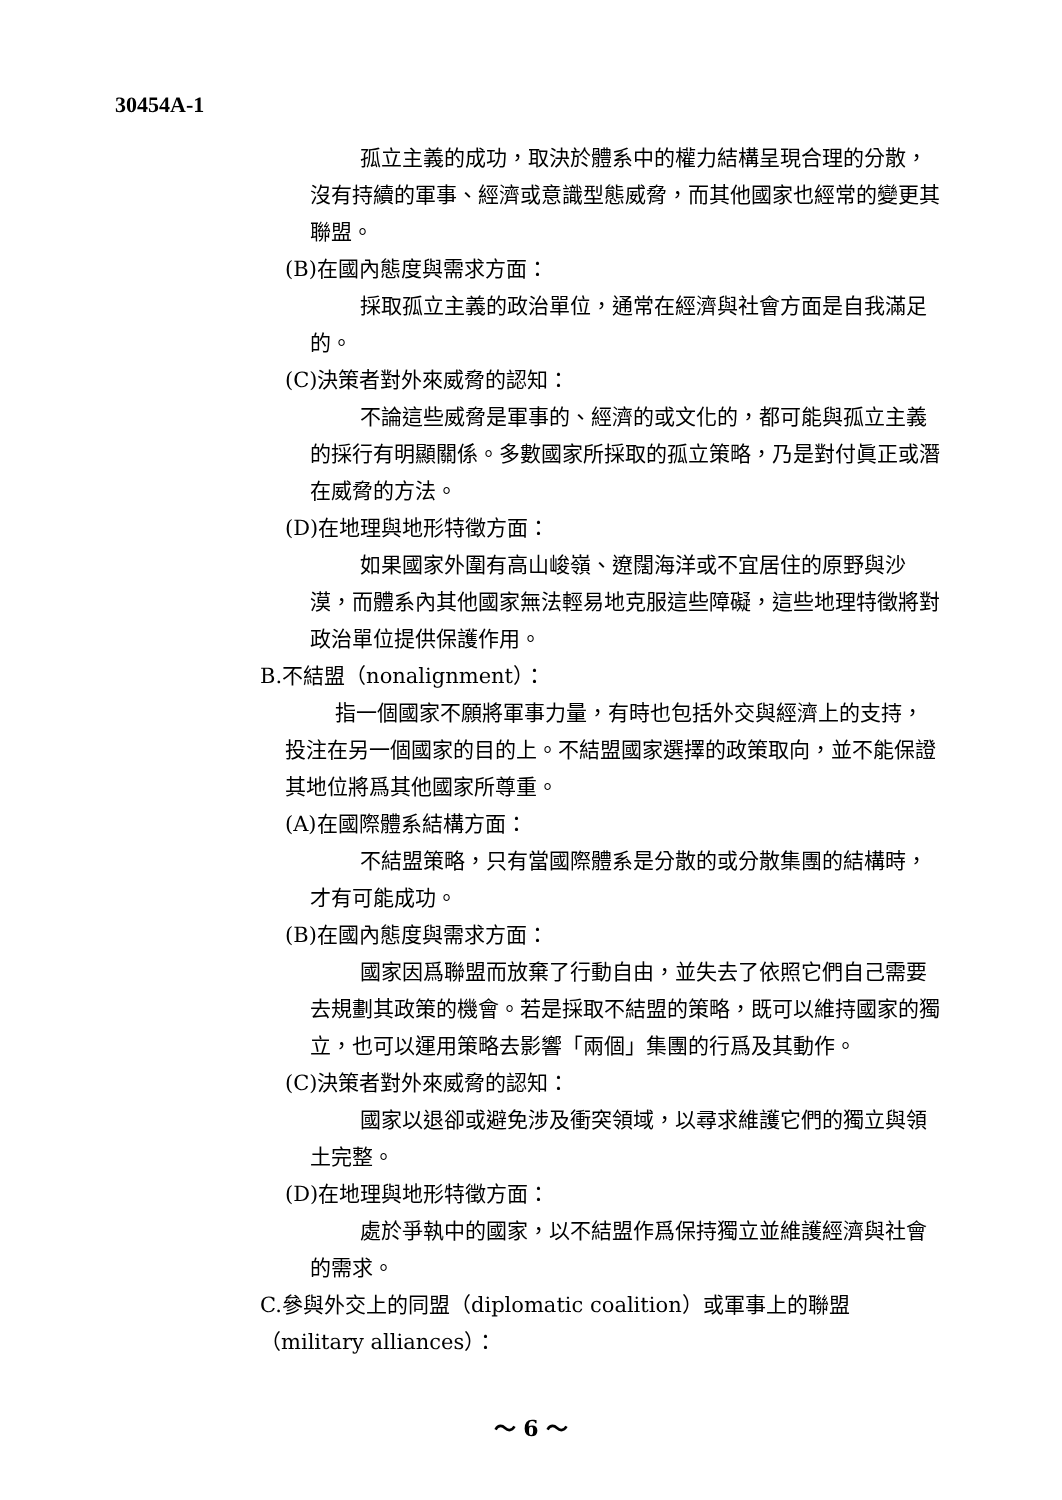30454A-1
孤立主義的成功，取決於體系中的權力結構呈現合理的分散，沒有持續的軍事、經濟或意識型態威脅，而其他國家也經常的變更其聯盟。
(B)在國內態度與需求方面：
採取孤立主義的政治單位，通常在經濟與社會方面是自我滿足的。
(C)決策者對外來威脅的認知：
不論這些威脅是軍事的、經濟的或文化的，都可能與孤立主義的採行有明顯關係。多數國家所採取的孤立策略，乃是對付眞正或潛在威脅的方法。
(D)在地理與地形特徵方面：
如果國家外圍有高山峻嶺、遼闊海洋或不宜居住的原野與沙漠，而體系內其他國家無法輕易地克服這些障礙，這些地理特徵將對政治單位提供保護作用。
B.不結盟（nonalignment）：
指一個國家不願將軍事力量，有時也包括外交與經濟上的支持，投注在另一個國家的目的上。不結盟國家選擇的政策取向，並不能保證其地位將爲其他國家所尊重。
(A)在國際體系結構方面：
不結盟策略，只有當國際體系是分散的或分散集團的結構時，才有可能成功。
(B)在國內態度與需求方面：
國家因爲聯盟而放棄了行動自由，並失去了依照它們自己需要去規劃其政策的機會。若是採取不結盟的策略，既可以維持國家的獨立，也可以運用策略去影響「兩個」集團的行爲及其動作。
(C)決策者對外來威脅的認知：
國家以退卻或避免涉及衝突領域，以尋求維護它們的獨立與領土完整。
(D)在地理與地形特徵方面：
處於爭執中的國家，以不結盟作爲保持獨立並維護經濟與社會的需求。
C.參與外交上的同盟（diplomatic coalition）或軍事上的聯盟（military alliances）：
～ 6 ～